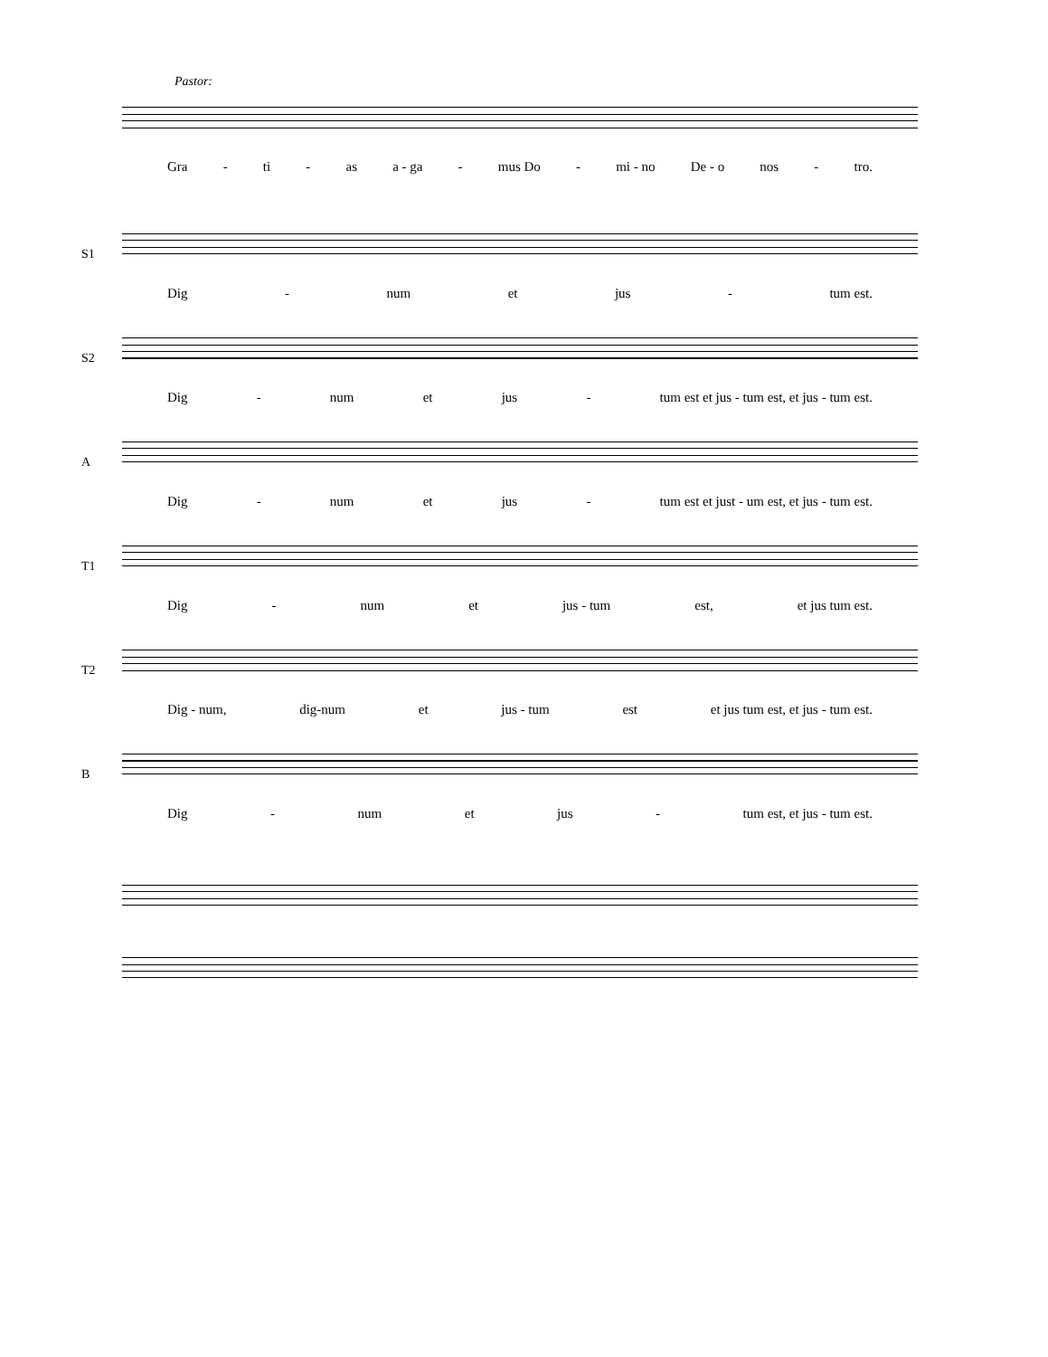Pastor:
Gra - ti - as a - ga - mus Do - mi - no De - o nos - tro.
S1
Dig - num et jus - tum est.
S2
Dig - num et jus - tum est et jus - tum est, et jus - tum est.
A
Dig - num et jus - tum est et just - um est, et jus - tum est.
T1
Dig - num et jus - tum est, et jus tum est.
T2
Dig - num, dig-num et jus - tum est et jus tum est, et jus - tum est.
B
Dig - num et jus - tum est, et jus - tum est.